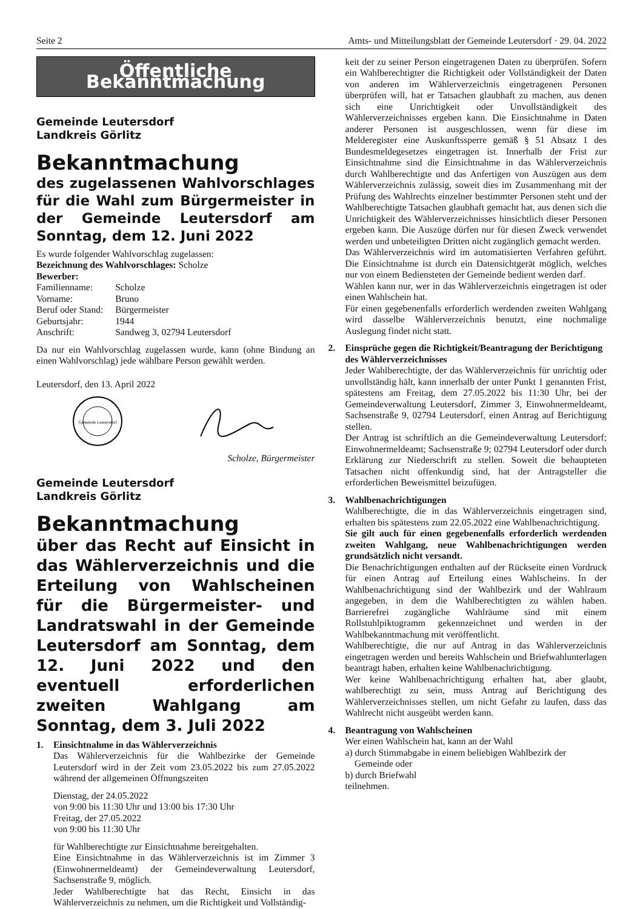Seite 2 Amts- und Mitteilungsblatt der Gemeinde Leutersdorf · 29. 04. 2022
Öffentliche Bekanntmachung
Gemeinde Leutersdorf
Landkreis Görlitz
Bekanntmachung
des zugelassenen Wahlvorschlages für die Wahl zum Bürgermeister in der Gemeinde Leutersdorf am Sonntag, dem 12. Juni 2022
Es wurde folgender Wahlvorschlag zugelassen:
Bezeichnung des Wahlvorschlages: Scholze
Bewerber:
| Familienname: | Scholze |
| Vorname: | Bruno |
| Beruf oder Stand: | Bürgermeister |
| Geburtsjahr: | 1944 |
| Anschrift: | Sandweg 3, 02794 Leutersdorf |
Da nur ein Wahlvorschlag zugelassen wurde, kann (ohne Bindung an einen Wahlvorschlag) jede wählbare Person gewählt werden.
Leutersdorf, den 13. April 2022
Gemeinde Leutersdorf
Scholze, Bürgermeister
Gemeinde Leutersdorf
Landkreis Görlitz
Bekanntmachung
über das Recht auf Einsicht in das Wählerverzeichnis und die Erteilung von Wahlscheinen für die Bürgermeister- und Landratswahl in der Gemeinde Leutersdorf am Sonntag, dem 12. Juni 2022 und den eventuell erforderlichen zweiten Wahlgang am Sonntag, dem 3. Juli 2022
1. Einsichtnahme in das Wählerverzeichnis
Das Wählerverzeichnis für die Wahlbezirke der Gemeinde Leutersdorf wird in der Zeit vom 23.05.2022 bis zum 27.05.2022 während der allgemeinen Öffnungszeiten
Dienstag, der 24.05.2022
von 9:00 bis 11:30 Uhr und 13:00 bis 17:30 Uhr
Freitag, der 27.05.2022
von 9:00 bis 11:30 Uhr
für Wahlberechtigte zur Einsichtnahme bereitgehalten.
Eine Einsichtnahme in das Wählerverzeichnis ist im Zimmer 3 (Einwohnermeldeamt) der Gemeindeverwaltung Leutersdorf, Sachsenstraße 9, möglich.
Jeder Wahlberechtigte hat das Recht, Einsicht in das Wählerverzeichnis zu nehmen, um die Richtigkeit und Vollständig-
keit der zu seiner Person eingetragenen Daten zu überprüfen. Sofern ein Wahlberechtigter die Richtigkeit oder Vollständigkeit der Daten von anderen im Wählerverzeichnis eingetragenen Personen überprüfen will, hat er Tatsachen glaubhaft zu machen, aus denen sich eine Unrichtigkeit oder Unvollständigkeit des Wählerverzeichnisses ergeben kann. Die Einsichtnahme in Daten anderer Personen ist ausgeschlossen, wenn für diese im Melderegister eine Auskunftssperre gemäß § 51 Absatz 1 des Bundesmeldegesetzes eingetragen ist. Innerhalb der Frist zur Einsichtnahme sind die Einsichtnahme in das Wählerverzeichnis durch Wahlberechtigte und das Anfertigen von Auszügen aus dem Wählerverzeichnis zulässig, soweit dies im Zusammenhang mit der Prüfung des Wahlrechts einzelner bestimmter Personen steht und der Wahlberechtigte Tatsachen glaubhaft gemacht hat, aus denen sich die Unrichtigkeit des Wählerverzeichnisses hinsichtlich dieser Personen ergeben kann. Die Auszüge dürfen nur für diesen Zweck verwendet werden und unbeteiligten Dritten nicht zugänglich gemacht werden.
Das Wählerverzeichnis wird im automatisierten Verfahren geführt. Die Einsichtnahme ist durch ein Datensichtgerät möglich, welches nur von einem Bediensteten der Gemeinde bedient werden darf.
Wählen kann nur, wer in das Wählerverzeichnis eingetragen ist oder einen Wahlschein hat.
Für einen gegebenenfalls erforderlich werdenden zweiten Wahlgang wird dasselbe Wählerverzeichnis benutzt, eine nochmalige Auslegung findet nicht statt.
2. Einsprüche gegen die Richtigkeit/Beantragung der Berichtigung des Wählerverzeichnisses
Jeder Wahlberechtigte, der das Wählerverzeichnis für unrichtig oder unvollständig hält, kann innerhalb der unter Punkt 1 genannten Frist, spätestens am Freitag, dem 27.05.2022 bis 11:30 Uhr, bei der Gemeindeverwaltung Leutersdorf, Zimmer 3, Einwohnermeldeamt, Sachsenstraße 9, 02794 Leutersdorf, einen Antrag auf Berichtigung stellen.
Der Antrag ist schriftlich an die Gemeindeverwaltung Leutersdorf; Einwohnermeldeamt; Sachsenstraße 9; 02794 Leutersdorf oder durch Erklärung zur Niederschrift zu stellen. Soweit die behaupteten Tatsachen nicht offenkundig sind, hat der Antragsteller die erforderlichen Beweismittel beizufügen.
3. Wahlbenachrichtigungen
Wahlberechtigte, die in das Wählerverzeichnis eingetragen sind, erhalten bis spätestens zum 22.05.2022 eine Wahlbenachrichtigung.
Sie gilt auch für einen gegebenenfalls erforderlich werdenden zweiten Wahlgang, neue Wahlbenachrichtigungen werden grundsätzlich nicht versandt.
Die Benachrichtigungen enthalten auf der Rückseite einen Vordruck für einen Antrag auf Erteilung eines Wahlscheins. In der Wahlbenachrichtigung sind der Wahlbezirk und der Wahlraum angegeben, in dem die Wahlberechtigten zu wählen haben. Barrierefrei zugängliche Wahlräume sind mit einem Rollstuhlpiktogramm gekennzeichnet und werden in der Wahlbekanntmachung mit veröffentlicht.
Wahlberechtigte, die nur auf Antrag in das Wählerverzeichnis eingetragen werden und bereits Wahlschein und Briefwahlunterlagen beantragt haben, erhalten keine Wahlbenachrichtigung.
Wer keine Wahlbenachrichtigung erhalten hat, aber glaubt, wahlberechtigt zu sein, muss Antrag auf Berichtigung des Wählerverzeichnisses stellen, um nicht Gefahr zu laufen, dass das Wahlrecht nicht ausgeübt werden kann.
4. Beantragung von Wahlscheinen
Wer einen Wahlschein hat, kann an der Wahl
a) durch Stimmabgabe in einem beliebigen Wahlbezirk der
Gemeinde oder
b) durch Briefwahl
teilnehmen.